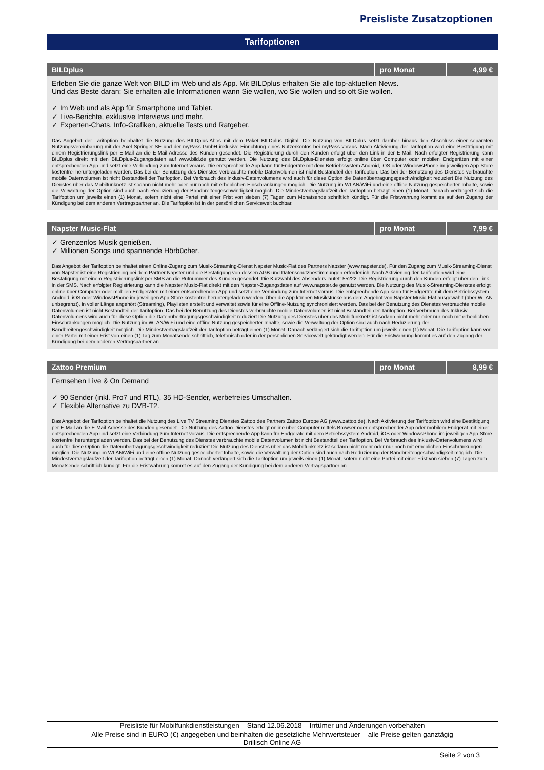Preisliste Zusatzoptionen
Tarifoptionen
| BILDplus | pro Monat | 4,99 € |
| --- | --- | --- |
| Erleben Sie die ganze Welt von BILD im Web und als App. Mit BILDplus erhalten Sie alle top-aktuellen News. Und das Beste daran: Sie erhalten alle Informationen wann Sie wollen, wo Sie wollen und so oft Sie wollen. ✓ Im Web und als App für Smartphone und Tablet. ✓ Live-Berichte, exklusive Interviews und mehr. ✓ Experten-Chats, Info-Grafiken, aktuelle Tests und Ratgeber. Das Angebot der Tarifoption beinhaltet die Nutzung des BILDplus-Abos mit dem Paket BILDplus Digital. Die Nutzung von BILDplus setzt darüber hinaus den Abschluss einer separaten Nutzungsvereinbarung mit der Axel Springer SE und der myPass GmbH inklusive Einrichtung eines Nutzerkontos bei myPass voraus. Nach Aktivierung der Tarifoption wird eine Bestätigung mit einem Registrierungslink per E-Mail an die E-Mail-Adresse des Kunden gesendet. Die Registrierung durch den Kunden erfolgt über den Link in der E-Mail. Nach erfolgter Registrierung kann BILDplus direkt mit den BILDplus-Zugangsdaten auf www.bild.de genutzt werden. Die Nutzung des BILDplus-Dienstes erfolgt online über Computer oder mobilen Endgeräten mit einer entsprechenden App und setzt eine Verbindung zum Internet voraus. Die entsprechende App kann für Endgeräte mit dem Betriebssystem Android, iOS oder WindowsPhone im jeweiligen App-Store kostenfrei heruntergeladen werden. Das bei der Benutzung des Dienstes verbrauchte mobile Datenvolumen ist nicht Bestandteil der Tarifoption. Das bei der Benutzung des Dienstes verbrauchte mobile Datenvolumen ist nicht Bestandteil der Tarifoption. Bei Verbrauch des Inklusiv-Datenvolumens wird auch für diese Option die Datenübertragungsgeschwindigkeit reduziert Die Nutzung des Dienstes über das Mobilfunknetz ist sodann nicht mehr oder nur noch mit erheblichen Einschränkungen möglich. Die Nutzung im WLAN/WiFi und eine offline Nutzung gespeicherter Inhalte, sowie die Verwaltung der Option sind auch nach Reduzierung der Bandbreitengeschwindigkeit möglich. Die Mindestvertragslaufzeit der Tarifoption beträgt einen (1) Monat. Danach verlängert sich die Tarifoption um jeweils einen (1) Monat, sofern nicht eine Partei mit einer Frist von sieben (7) Tagen zum Monatsende schriftlich kündigt. Für die Fristwahrung kommt es auf den Zugang der Kündigung bei dem anderen Vertragspartner an. Die Tarifoption ist in der persönlichen Servicewelt buchbar. | | |
| Napster Music-Flat | pro Monat | 7,99 € |
| --- | --- | --- |
| ✓ Grenzenlos Musik genießen. ✓ Millionen Songs und spannende Hörbücher. Das Angebot der Tarifoption beinhaltet einen Online-Zugang zum Musik-Streaming-Dienst Napster Music-Flat des Partners Napster (www.napster.de). Für den Zugang zum Musik-Streaming-Dienst von Napster ist eine Registrierung bei dem Partner Napster und die Bestätigung von dessen AGB und Datenschutzbestimmungen erforderlich. Nach Aktivierung der Tarifoption wird eine Bestätigung mit einem Registrierungslink per SMS an die Rufnummer des Kunden gesendet. Die Kurzwahl des Absenders lautet: 55222. Die Registrierung durch den Kunden erfolgt über den Link in der SMS. Nach erfolgter Registrierung kann die Napster Music-Flat direkt mit den Napster-Zugangsdaten auf www.napster.de genutzt werden. Die Nutzung des Musik-Streaming-Dienstes erfolgt online über Computer oder mobilen Endgeräten mit einer entsprechenden App und setzt eine Verbindung zum Internet voraus. Die entsprechende App kann für Endgeräte mit dem Betriebssystem Android, iOS oder WindowsPhone im jeweiligen App-Store kostenfrei heruntergeladen werden. Über die App können Musikstücke aus dem Angebot von Napster Music-Flat ausgewählt (über WLAN unbegrenzt), in voller Länge angehört (Streaming), Playlisten erstellt und verwaltet sowie für eine Offline-Nutzung synchronisiert werden. Das bei der Benutzung des Dienstes verbrauchte mobile Datenvolumen ist nicht Bestandteil der Tarifoption. Das bei der Benutzung des Dienstes verbrauchte mobile Datenvolumen ist nicht Bestandteil der Tarifoption. Bei Verbrauch des Inklusiv-Datenvolumens wird auch für diese Option die Datenübertragungsgeschwindigkeit reduziert Die Nutzung des Dienstes über das Mobilfunknetz ist sodann nicht mehr oder nur noch mit erheblichen Einschränkungen möglich. Die Nutzung im WLAN/WiFi und eine offline Nutzung gespeicherter Inhalte, sowie die Verwaltung der Option sind auch nach Reduzierung der Bandbreitengeschwindigkeit möglich. Die Mindestvertragslaufzeit der Tarifoption beträgt einen (1) Monat. Danach verlängert sich die Tarifoption um jeweils einen (1) Monat. Die Tarifoption kann von einer Partei mit einer Frist von einen (1) Tag zum Monatsende schriftlich, telefonisch oder in der persönlichen Servicewelt gekündigt werden. Für die Fristwahrung kommt es auf den Zugang der Kündigung bei dem anderen Vertragspartner an. | | |
| Zattoo Premium | pro Monat | 8,99 € |
| --- | --- | --- |
| Fernsehen Live & On Demand ✓ 90 Sender (inkl. Pro7 und RTL), 35 HD-Sender, werbefreies Umschalten. ✓ Flexible Alternative zu DVB-T2. Das Angebot der Tarifoption beinhaltet die Nutzung des Live TV Streaming Dienstes Zattoo des Partners Zattoo Europe AG (www.zattoo.de). Nach Aktivierung der Tarifoption wird eine Bestätigung per E-Mail an die E-Mail-Adresse des Kunden gesendet. Die Nutzung des Zattoo-Dienstes erfolgt online über Computer mittels Browser oder entsprechender App oder mobilem Endgerät mit einer entsprechenden App und setzt eine Verbindung zum Internet voraus. Die entsprechende App kann für Endgeräte mit dem Betriebssystem Android, iOS oder WindowsPhone im jeweiligen App-Store kostenfrei heruntergeladen werden. Das bei der Benutzung des Dienstes verbrauchte mobile Datenvolumen ist nicht Bestandteil der Tarifoption. Bei Verbrauch des Inklusiv-Datenvolumens wird auch für diese Option die Datenübertragungsgeschwindigkeit reduziert Die Nutzung des Dienstes über das Mobilfunknetz ist sodann nicht mehr oder nur noch mit erheblichen Einschränkungen möglich. Die Nutzung im WLAN/WiFi und eine offline Nutzung gespeicherter Inhalte, sowie die Verwaltung der Option sind auch nach Reduzierung der Bandbreitengeschwindigkeit möglich. Die Mindestvertragslaufzeit der Tarifoption beträgt einen (1) Monat. Danach verlängert sich die Tarifoption um jeweils einen (1) Monat, sofern nicht eine Partei mit einer Frist von sieben (7) Tagen zum Monatsende schriftlich kündigt. Für die Fristwahrung kommt es auf den Zugang der Kündigung bei dem anderen Vertragspartner an. | | |
Preisliste für Mobilfunkdienstleistungen – Stand 12.06.2018 – Irrtümer und Änderungen vorbehalten
Alle Preise sind in EURO (€) angegeben und beinhalten die gesetzliche Mehrwertsteuer – alle Preise gelten ganztägig
Drillisch Online AG
Seite 2 von 3